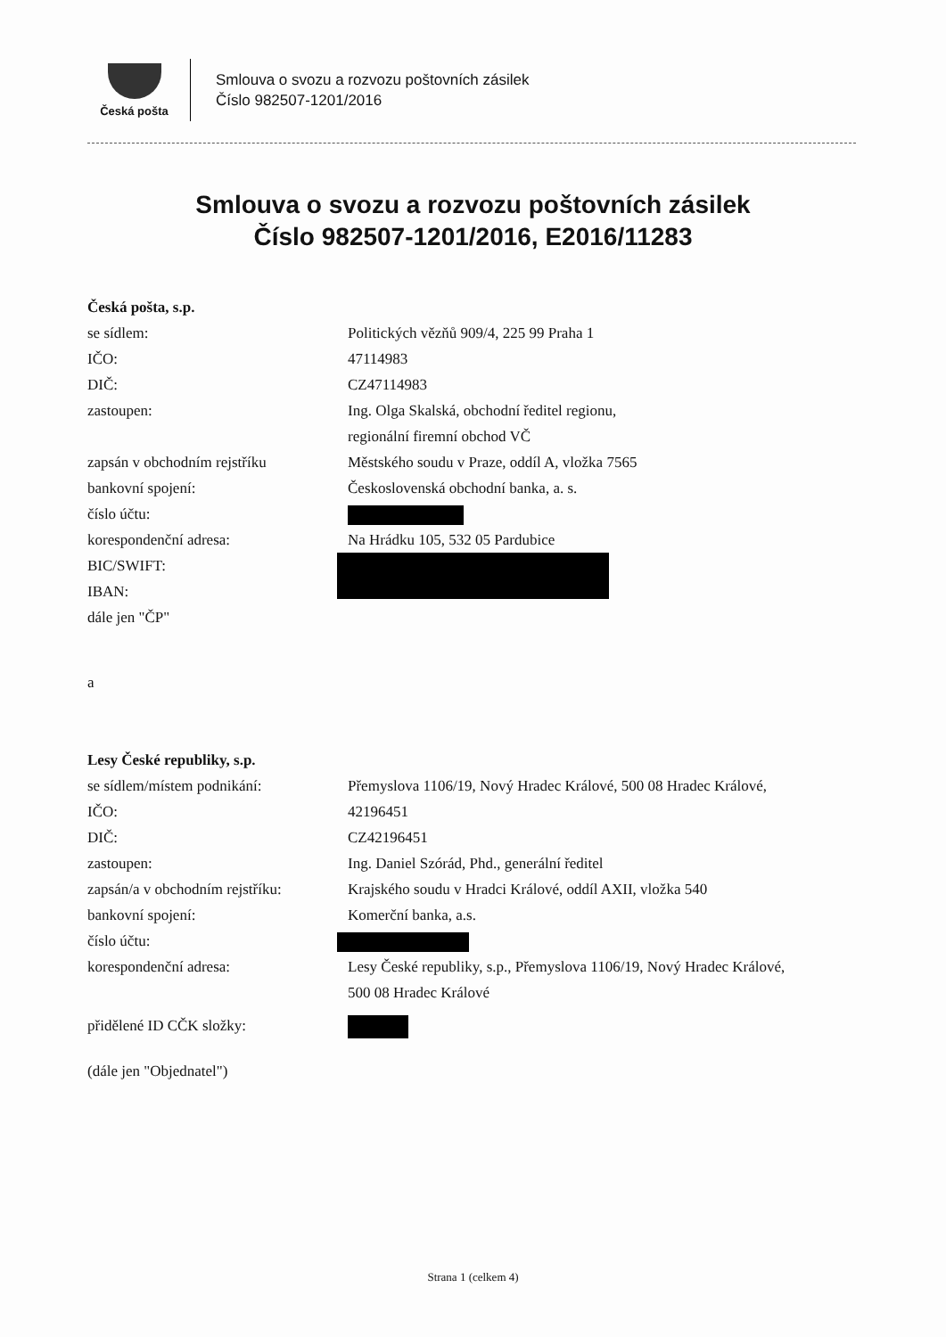Česká pošta
Smlouva o svozu a rozvozu poštovních zásilek
Číslo 982507-1201/2016
Smlouva o svozu a rozvozu poštovních zásilek
Číslo 982507-1201/2016, E2016/11283
Česká pošta, s.p.
se sídlem: Politických vězňů 909/4, 225 99 Praha 1
IČO: 47114983
DIČ: CZ47114983
zastoupen: Ing. Olga Skalská, obchodní ředitel regionu,
regionální firemní obchod VČ
zapsán v obchodním rejstříku Městského soudu v Praze, oddíl A, vložka 7565
bankovní spojení: Československá obchodní banka, a. s.
číslo účtu:
korespondenční adresa: Na Hrádku 105, 532 05 Pardubice
BIC/SWIFT:
IBAN:
dále jen "ČP"
a
Lesy České republiky, s.p.
se sídlem/místem podnikání: Přemyslova 1106/19, Nový Hradec Králové, 500 08 Hradec Králové,
IČO: 42196451
DIČ: CZ42196451
zastoupen: Ing. Daniel Szórád, Phd., generální ředitel
zapsán/a v obchodním rejstříku:
Krajského soudu v Hradci Králové, oddíl AXII, vložka 540
bankovní spojení: Komerční banka, a.s.
číslo účtu:
korespondenční adresa: Lesy České republiky, s.p., Přemyslova 1106/19, Nový Hradec Králové,
500 08 Hradec Králové
přidělené ID CČK složky:
(dále jen "Objednatel")
Strana 1 (celkem 4)